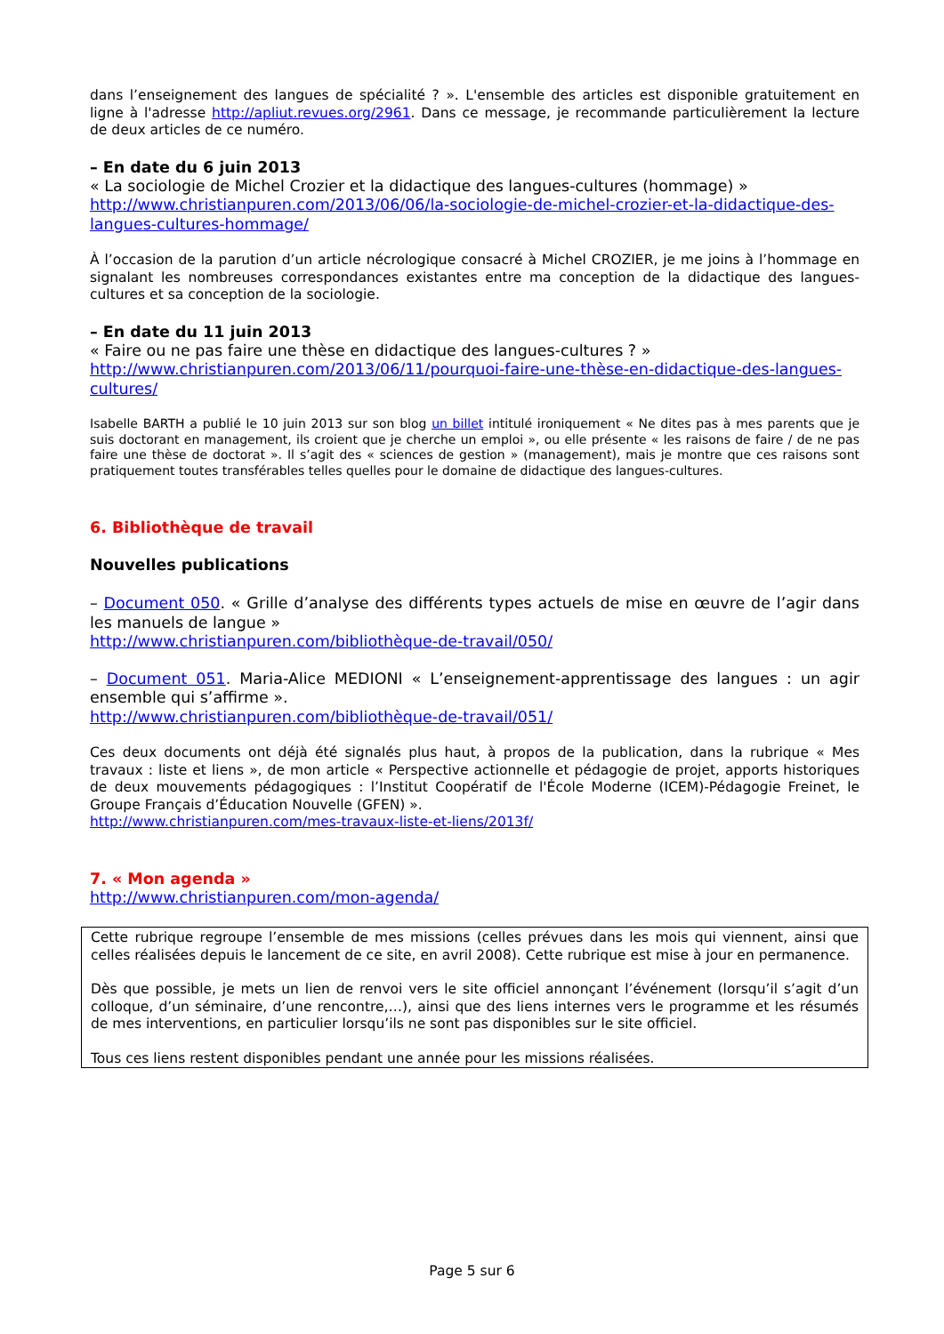dans l’enseignement des langues de spécialité ? ». L'ensemble des articles est disponible gratuitement en ligne à l'adresse http://apliut.revues.org/2961. Dans ce message, je recommande particulièrement la lecture de deux articles de ce numéro.
– En date du 6 juin 2013
« La sociologie de Michel Crozier et la didactique des langues-cultures (hommage) »
http://www.christianpuren.com/2013/06/06/la-sociologie-de-michel-crozier-et-la-didactique-des-langues-cultures-hommage/
À l’occasion de la parution d’un article nécrologique consacré à Michel CROZIER, je me joins à l’hommage en signalant les nombreuses correspondances existantes entre ma conception de la didactique des langues-cultures et sa conception de la sociologie.
– En date du 11 juin 2013
« Faire ou ne pas faire une thèse en didactique des langues-cultures ? »
http://www.christianpuren.com/2013/06/11/pourquoi-faire-une-thèse-en-didactique-des-langues-cultures/
Isabelle BARTH a publié le 10 juin 2013 sur son blog un billet intitulé ironiquement « Ne dites pas à mes parents que je suis doctorant en management, ils croient que je cherche un emploi », ou elle présente « les raisons de faire / de ne pas faire une thèse de doctorat ». Il s’agit des « sciences de gestion » (management), mais je montre que ces raisons sont pratiquement toutes transférables telles quelles pour le domaine de didactique des langues-cultures.
6. Bibliothèque de travail
Nouvelles publications
– Document 050. « Grille d’analyse des différents types actuels de mise en œuvre de l’agir dans les manuels de langue »
http://www.christianpuren.com/bibliothèque-de-travail/050/
– Document 051. Maria-Alice MEDIONI « L’enseignement-apprentissage des langues : un agir ensemble qui s’affirme ».
http://www.christianpuren.com/bibliothèque-de-travail/051/
Ces deux documents ont déjà été signalés plus haut, à propos de la publication, dans la rubrique « Mes travaux : liste et liens », de mon article « Perspective actionnelle et pédagogie de projet, apports historiques de deux mouvements pédagogiques : l’Institut Coopératif de l'École Moderne (ICEM)-Pédagogie Freinet, le Groupe Français d’Éducation Nouvelle (GFEN) ».
http://www.christianpuren.com/mes-travaux-liste-et-liens/2013f/
7. « Mon agenda »
http://www.christianpuren.com/mon-agenda/
Cette rubrique regroupe l’ensemble de mes missions (celles prévues dans les mois qui viennent, ainsi que celles réalisées depuis le lancement de ce site, en avril 2008). Cette rubrique est mise à jour en permanence.
Dès que possible, je mets un lien de renvoi vers le site officiel annonçant l’événement (lorsqu’il s’agit d’un colloque, d’un séminaire, d’une rencontre,…), ainsi que des liens internes vers le programme et les résumés de mes interventions, en particulier lorsqu’ils ne sont pas disponibles sur le site officiel.
Tous ces liens restent disponibles pendant une année pour les missions réalisées.
Page 5 sur 6